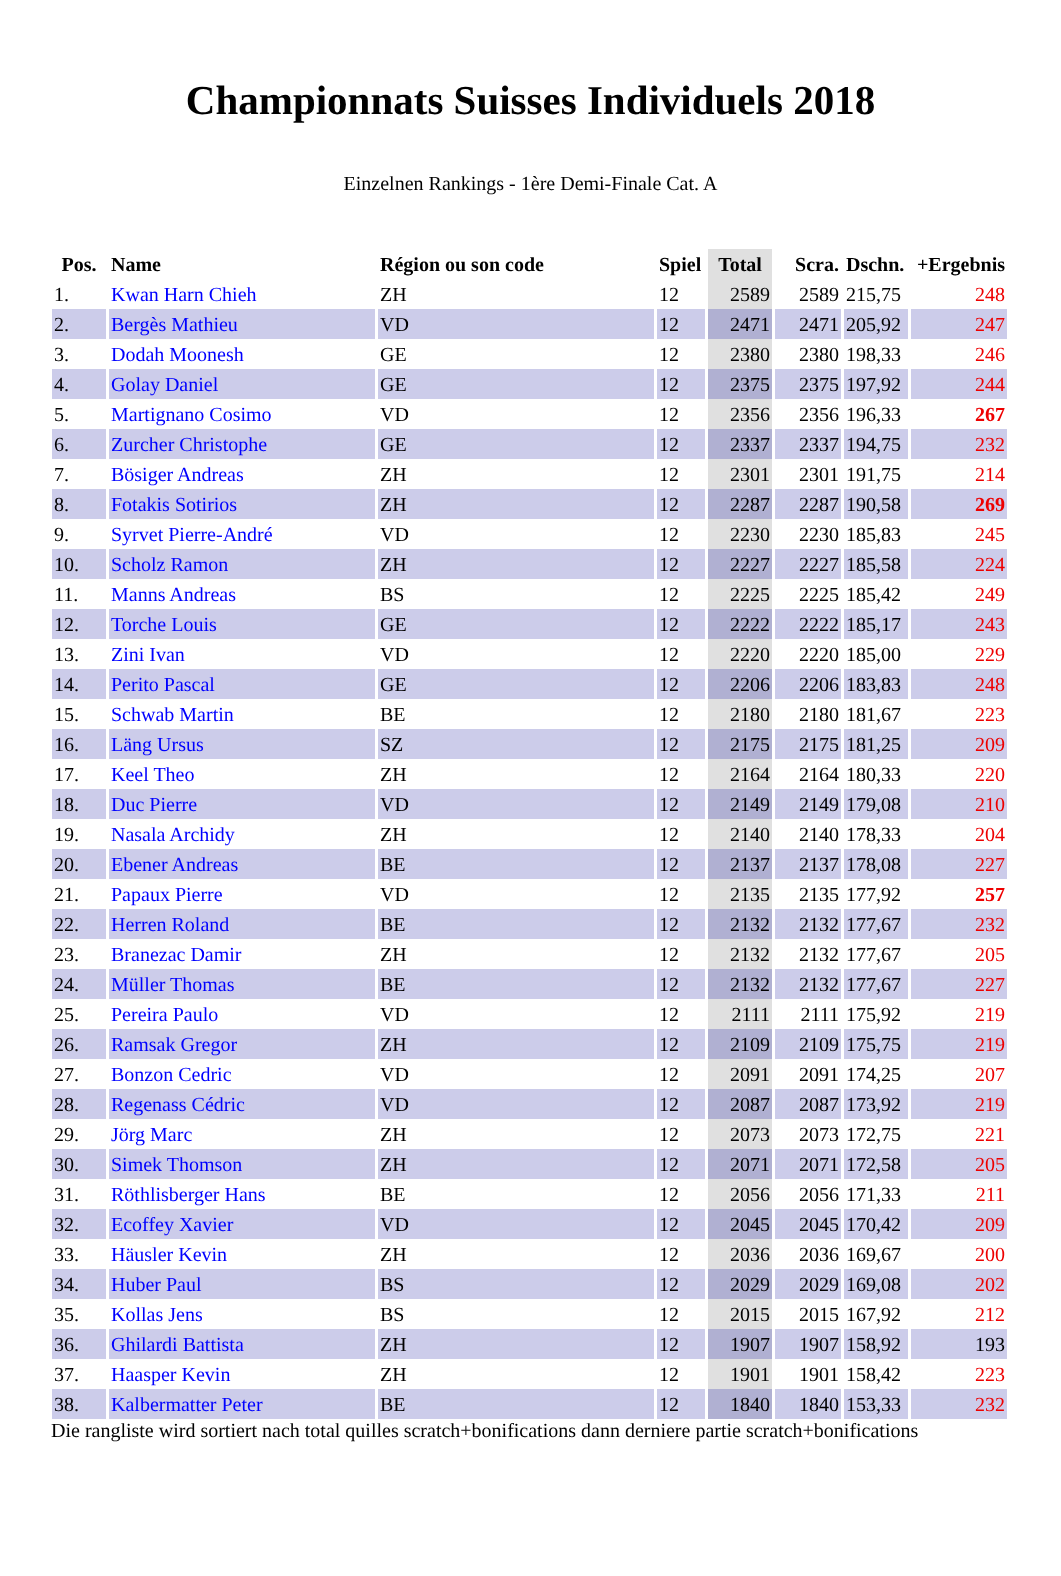Championnats Suisses Individuels 2018
Einzelnen Rankings - 1ère Demi-Finale Cat. A
| Pos. | Name | Région ou son code | Spiel | Total | Scra. | Dschn. | +Ergebnis |
| --- | --- | --- | --- | --- | --- | --- | --- |
| 1. | Kwan Harn Chieh | ZH | 12 | 2589 | 2589 | 215,75 | 248 |
| 2. | Bergès Mathieu | VD | 12 | 2471 | 2471 | 205,92 | 247 |
| 3. | Dodah Moonesh | GE | 12 | 2380 | 2380 | 198,33 | 246 |
| 4. | Golay Daniel | GE | 12 | 2375 | 2375 | 197,92 | 244 |
| 5. | Martignano Cosimo | VD | 12 | 2356 | 2356 | 196,33 | 267 |
| 6. | Zurcher Christophe | GE | 12 | 2337 | 2337 | 194,75 | 232 |
| 7. | Bösiger Andreas | ZH | 12 | 2301 | 2301 | 191,75 | 214 |
| 8. | Fotakis Sotirios | ZH | 12 | 2287 | 2287 | 190,58 | 269 |
| 9. | Syrvet Pierre-André | VD | 12 | 2230 | 2230 | 185,83 | 245 |
| 10. | Scholz Ramon | ZH | 12 | 2227 | 2227 | 185,58 | 224 |
| 11. | Manns Andreas | BS | 12 | 2225 | 2225 | 185,42 | 249 |
| 12. | Torche Louis | GE | 12 | 2222 | 2222 | 185,17 | 243 |
| 13. | Zini Ivan | VD | 12 | 2220 | 2220 | 185,00 | 229 |
| 14. | Perito Pascal | GE | 12 | 2206 | 2206 | 183,83 | 248 |
| 15. | Schwab Martin | BE | 12 | 2180 | 2180 | 181,67 | 223 |
| 16. | Läng Ursus | SZ | 12 | 2175 | 2175 | 181,25 | 209 |
| 17. | Keel Theo | ZH | 12 | 2164 | 2164 | 180,33 | 220 |
| 18. | Duc Pierre | VD | 12 | 2149 | 2149 | 179,08 | 210 |
| 19. | Nasala Archidy | ZH | 12 | 2140 | 2140 | 178,33 | 204 |
| 20. | Ebener Andreas | BE | 12 | 2137 | 2137 | 178,08 | 227 |
| 21. | Papaux Pierre | VD | 12 | 2135 | 2135 | 177,92 | 257 |
| 22. | Herren Roland | BE | 12 | 2132 | 2132 | 177,67 | 232 |
| 23. | Branezac Damir | ZH | 12 | 2132 | 2132 | 177,67 | 205 |
| 24. | Müller Thomas | BE | 12 | 2132 | 2132 | 177,67 | 227 |
| 25. | Pereira Paulo | VD | 12 | 2111 | 2111 | 175,92 | 219 |
| 26. | Ramsak Gregor | ZH | 12 | 2109 | 2109 | 175,75 | 219 |
| 27. | Bonzon Cedric | VD | 12 | 2091 | 2091 | 174,25 | 207 |
| 28. | Regenass Cédric | VD | 12 | 2087 | 2087 | 173,92 | 219 |
| 29. | Jörg Marc | ZH | 12 | 2073 | 2073 | 172,75 | 221 |
| 30. | Simek Thomson | ZH | 12 | 2071 | 2071 | 172,58 | 205 |
| 31. | Röthlisberger Hans | BE | 12 | 2056 | 2056 | 171,33 | 211 |
| 32. | Ecoffey Xavier | VD | 12 | 2045 | 2045 | 170,42 | 209 |
| 33. | Häusler Kevin | ZH | 12 | 2036 | 2036 | 169,67 | 200 |
| 34. | Huber Paul | BS | 12 | 2029 | 2029 | 169,08 | 202 |
| 35. | Kollas Jens | BS | 12 | 2015 | 2015 | 167,92 | 212 |
| 36. | Ghilardi Battista | ZH | 12 | 1907 | 1907 | 158,92 | 193 |
| 37. | Haasper Kevin | ZH | 12 | 1901 | 1901 | 158,42 | 223 |
| 38. | Kalbermatter Peter | BE | 12 | 1840 | 1840 | 153,33 | 232 |
Die rangliste wird sortiert nach total quilles scratch+bonifications dann derniere partie scratch+bonifications